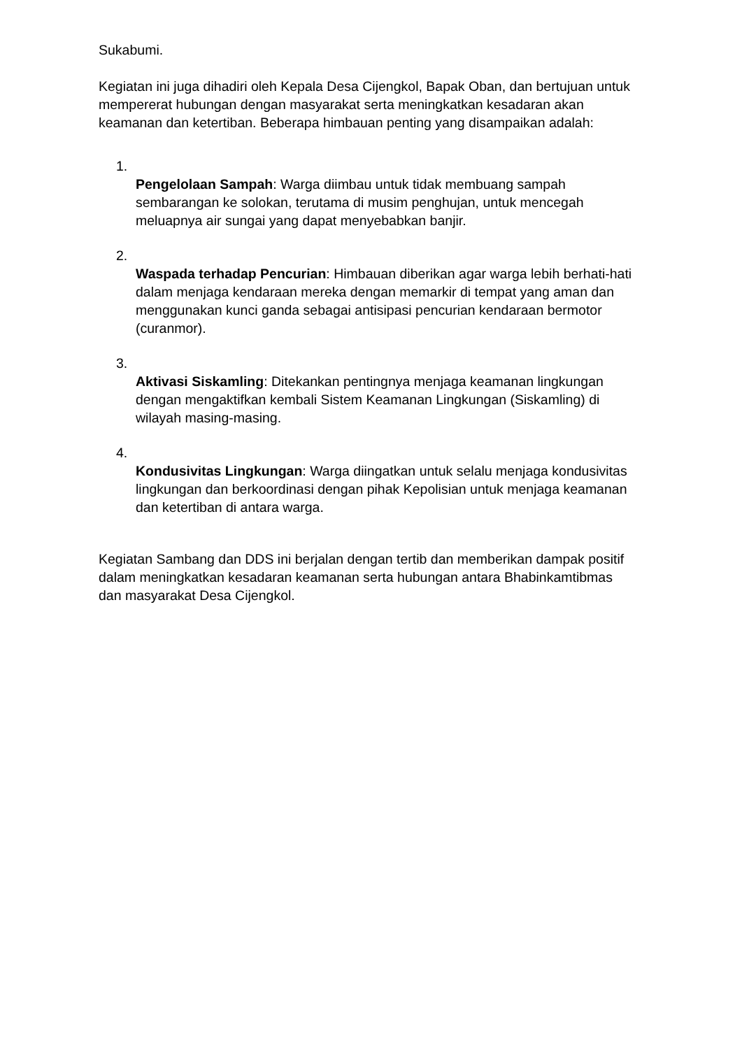Sukabumi.
Kegiatan ini juga dihadiri oleh Kepala Desa Cijengkol, Bapak Oban, dan bertujuan untuk mempererat hubungan dengan masyarakat serta meningkatkan kesadaran akan keamanan dan ketertiban. Beberapa himbauan penting yang disampaikan adalah:
1.
Pengelolaan Sampah: Warga diimbau untuk tidak membuang sampah sembarangan ke solokan, terutama di musim penghujan, untuk mencegah meluapnya air sungai yang dapat menyebabkan banjir.
2.
Waspada terhadap Pencurian: Himbauan diberikan agar warga lebih berhati-hati dalam menjaga kendaraan mereka dengan memarkir di tempat yang aman dan menggunakan kunci ganda sebagai antisipasi pencurian kendaraan bermotor (curanmor).
3.
Aktivasi Siskamling: Ditekankan pentingnya menjaga keamanan lingkungan dengan mengaktifkan kembali Sistem Keamanan Lingkungan (Siskamling) di wilayah masing-masing.
4.
Kondusivitas Lingkungan: Warga diingatkan untuk selalu menjaga kondusivitas lingkungan dan berkoordinasi dengan pihak Kepolisian untuk menjaga keamanan dan ketertiban di antara warga.
Kegiatan Sambang dan DDS ini berjalan dengan tertib dan memberikan dampak positif dalam meningkatkan kesadaran keamanan serta hubungan antara Bhabinkamtibmas dan masyarakat Desa Cijengkol.